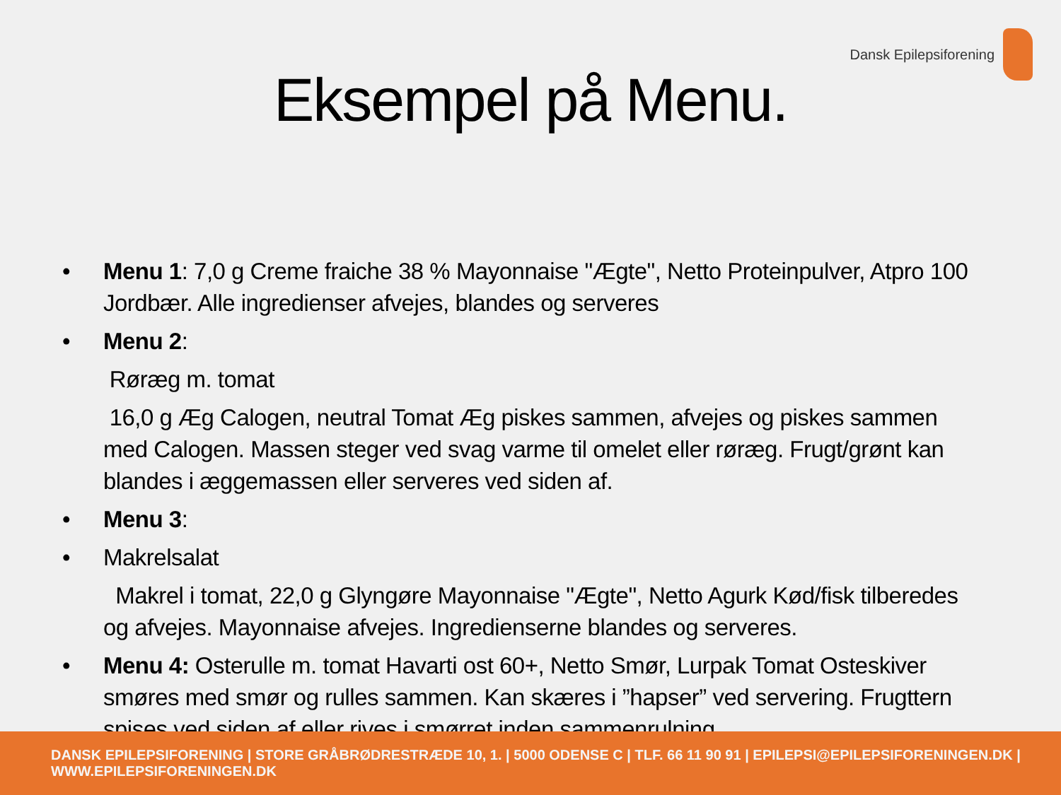Dansk Epilepsiforening
Eksempel på Menu.
• Menu 1: 7,0 g Creme fraiche 38 % Mayonnaise "Ægte", Netto Proteinpulver, Atpro 100 Jordbær. Alle ingredienser afvejes, blandes og serveres
• Menu 2:
Røræg m. tomat
16,0 g Æg Calogen, neutral Tomat Æg piskes sammen, afvejes og piskes sammen med Calogen. Massen steger ved svag varme til omelet eller røræg. Frugt/grønt kan blandes i æggemassen eller serveres ved siden af.
• Menu 3:
• Makrelsalat
Makrel i tomat, 22,0 g Glyngøre Mayonnaise "Ægte", Netto Agurk Kød/fisk tilberedes og afvejes. Mayonnaise afvejes. Ingredienserne blandes og serveres.
• Menu 4: Osterulle m. tomat Havarti ost 60+, Netto Smør, Lurpak Tomat Osteskiver smøres med smør og rulles sammen. Kan skæres i ”hapser” ved servering. Frugttern spises ved siden af eller rives i smørret inden sammenrulning.
DANSK EPILEPSIFORENING | STORE GRÅBRØDRESTRÆDE 10, 1. | 5000 ODENSE C | TLF. 66 11 90 91 | EPILEPSI@EPILEPSIFORENINGEN.DK | WWW.EPILEPSIFORENINGEN.DK